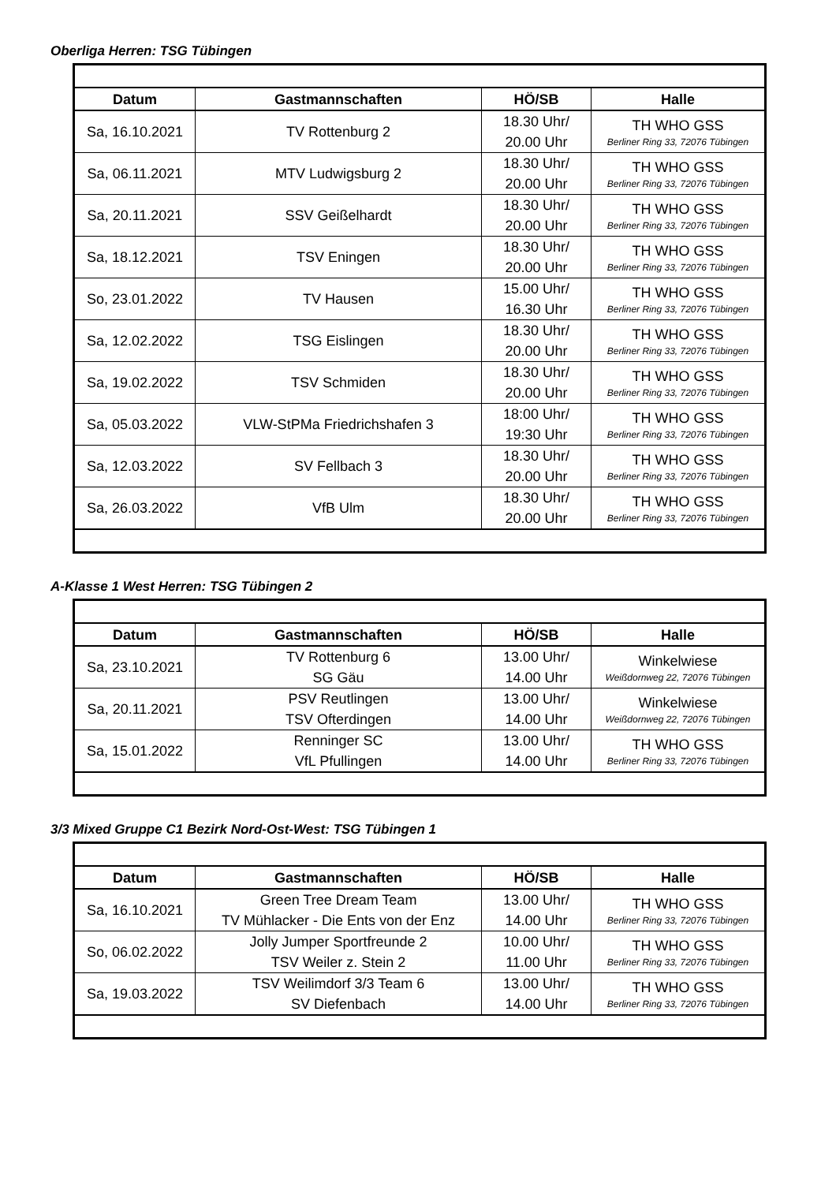Oberliga Herren: TSG Tübingen
| Datum | Gastmannschaften | HÖ/SB | Halle |
| --- | --- | --- | --- |
| Sa, 16.10.2021 | TV Rottenburg 2 | 18.30 Uhr/ 20.00 Uhr | TH WHO GSS Berliner Ring 33, 72076 Tübingen |
| Sa, 06.11.2021 | MTV Ludwigsburg 2 | 18.30 Uhr/ 20.00 Uhr | TH WHO GSS Berliner Ring 33, 72076 Tübingen |
| Sa, 20.11.2021 | SSV Geißelhardt | 18.30 Uhr/ 20.00 Uhr | TH WHO GSS Berliner Ring 33, 72076 Tübingen |
| Sa, 18.12.2021 | TSV Eningen | 18.30 Uhr/ 20.00 Uhr | TH WHO GSS Berliner Ring 33, 72076 Tübingen |
| So, 23.01.2022 | TV Hausen | 15.00 Uhr/ 16.30 Uhr | TH WHO GSS Berliner Ring 33, 72076 Tübingen |
| Sa, 12.02.2022 | TSG Eislingen | 18.30 Uhr/ 20.00 Uhr | TH WHO GSS Berliner Ring 33, 72076 Tübingen |
| Sa, 19.02.2022 | TSV Schmiden | 18.30 Uhr/ 20.00 Uhr | TH WHO GSS Berliner Ring 33, 72076 Tübingen |
| Sa, 05.03.2022 | VLW-StPMa Friedrichshafen 3 | 18:00 Uhr/ 19:30 Uhr | TH WHO GSS Berliner Ring 33, 72076 Tübingen |
| Sa, 12.03.2022 | SV Fellbach 3 | 18.30 Uhr/ 20.00 Uhr | TH WHO GSS Berliner Ring 33, 72076 Tübingen |
| Sa, 26.03.2022 | VfB Ulm | 18.30 Uhr/ 20.00 Uhr | TH WHO GSS Berliner Ring 33, 72076 Tübingen |
A-Klasse 1 West Herren: TSG Tübingen 2
| Datum | Gastmannschaften | HÖ/SB | Halle |
| --- | --- | --- | --- |
| Sa, 23.10.2021 | TV Rottenburg 6 SG Gäu | 13.00 Uhr/ 14.00 Uhr | Winkelwiese Weißdornweg 22, 72076 Tübingen |
| Sa, 20.11.2021 | PSV Reutlingen TSV Ofterdingen | 13.00 Uhr/ 14.00 Uhr | Winkelwiese Weißdornweg 22, 72076 Tübingen |
| Sa, 15.01.2022 | Renninger SC VfL Pfullingen | 13.00 Uhr/ 14.00 Uhr | TH WHO GSS Berliner Ring 33, 72076 Tübingen |
3/3 Mixed Gruppe C1 Bezirk Nord-Ost-West: TSG Tübingen 1
| Datum | Gastmannschaften | HÖ/SB | Halle |
| --- | --- | --- | --- |
| Sa, 16.10.2021 | Green Tree Dream Team TV Mühlacker - Die Ents von der Enz | 13.00 Uhr/ 14.00 Uhr | TH WHO GSS Berliner Ring 33, 72076 Tübingen |
| So, 06.02.2022 | Jolly Jumper Sportfreunde 2 TSV Weiler z. Stein 2 | 10.00 Uhr/ 11.00 Uhr | TH WHO GSS Berliner Ring 33, 72076 Tübingen |
| Sa, 19.03.2022 | TSV Weilimdorf 3/3 Team 6 SV Diefenbach | 13.00 Uhr/ 14.00 Uhr | TH WHO GSS Berliner Ring 33, 72076 Tübingen |